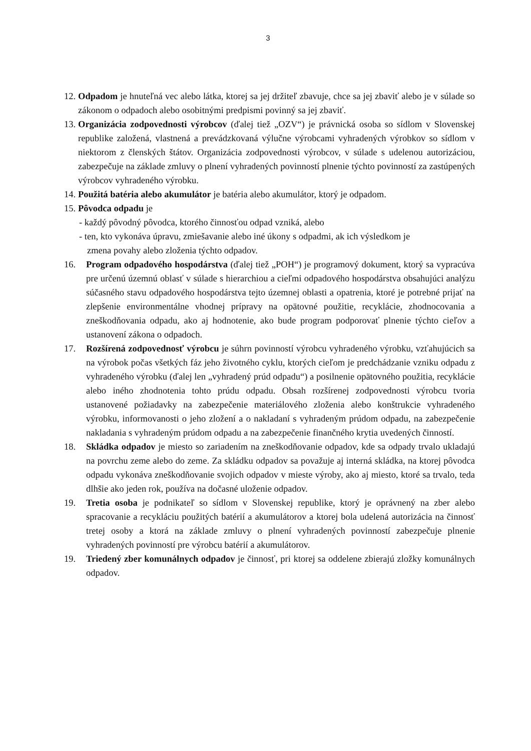3
12. Odpadom je hnuteľná vec alebo látka, ktorej sa jej držiteľ zbavuje, chce sa jej zbaviť alebo je v súlade so zákonom o odpadoch alebo osobitnými predpismi povinný sa jej zbaviť.
13. Organizácia zodpovednosti výrobcov (ďalej tiež „OZV“) je právnická osoba so sídlom v Slovenskej republike založená, vlastnená a prevádzkovaná výlučne výrobcami vyhradených výrobkov so sídlom v niektorom z členských štátov. Organizácia zodpovednosti výrobcov, v súlade s udelenou autorizáciou, zabezpečuje na základe zmluvy o plnení vyhradených povinností plnenie týchto povinností za zastúpených výrobcov vyhradeného výrobku.
14. Použitá batéria alebo akumulátor je batéria alebo akumulátor, ktorý je odpadom.
15. Pôvodca odpadu je
- každý pôvodný pôvodca, ktorého činnosťou odpad vzniká, alebo
- ten, kto vykonáva úpravu, zmiešavanie alebo iné úkony s odpadmi, ak ich výsledkom je
zmena povahy alebo zloženia týchto odpadov.
16. Program odpadového hospodárstva (ďalej tiež „POH“) je programový dokument, ktorý sa vypracúva pre určenú územnú oblasť v súlade s hierarchiou a cieľmi odpadového hospodárstva obsahujúci analýzu súčasného stavu odpadového hospodárstva tejto územnej oblasti a opatrenia, ktoré je potrebné prijať na zlepšenie environmentálne vhodnej prípravy na opätovné použitie, recyklácie, zhodnocovania a zneškodňovania odpadu, ako aj hodnotenie, ako bude program podporovať plnenie týchto cieľov a ustanovení zákona o odpadoch.
17. Rozšírená zodpovednosť výrobcu je súhrn povinností výrobcu vyhradeného výrobku, vzťahujúcich sa na výrobok počas všetkých fáz jeho životného cyklu, ktorých cieľom je predchádzanie vzniku odpadu z vyhradeného výrobku (ďalej len „vyhradený prúd odpadu“) a posilnenie opätovného použitia, recyklácie alebo iného zhodnotenia tohto prúdu odpadu. Obsah rozšírenej zodpovednosti výrobcu tvoria ustanovené požiadavky na zabezpečenie materiálového zloženia alebo konštrukcie vyhradeného výrobku, informovanosti o jeho zložení a o nakladaní s vyhradeným prúdom odpadu, na zabezpečenie nakladania s vyhradeným prúdom odpadu a na zabezpečenie finančného krytia uvedených činností.
18. Skládka odpadov je miesto so zariadením na zneškodňovanie odpadov, kde sa odpady trvalo ukladajú na povrchu zeme alebo do zeme. Za skládku odpadov sa považuje aj interná skládka, na ktorej pôvodca odpadu vykonáva zneškodňovanie svojich odpadov v mieste výroby, ako aj miesto, ktoré sa trvalo, teda dlhšie ako jeden rok, používa na dočasné uloženie odpadov.
19. Tretia osoba je podnikateľ so sídlom v Slovenskej republike, ktorý je oprávnený na zber alebo spracovanie a recykláciu použitých batérií a akumulátorov a ktorej bola udelená autorizácia na činnosť tretej osoby a ktorá na základe zmluvy o plnení vyhradených povinností zabezpečuje plnenie vyhradených povinností pre výrobcu batérií a akumulátorov.
19. Triedený zber komunálnych odpadov je činnosť, pri ktorej sa oddelene zbierajú zložky komunálnych odpadov.